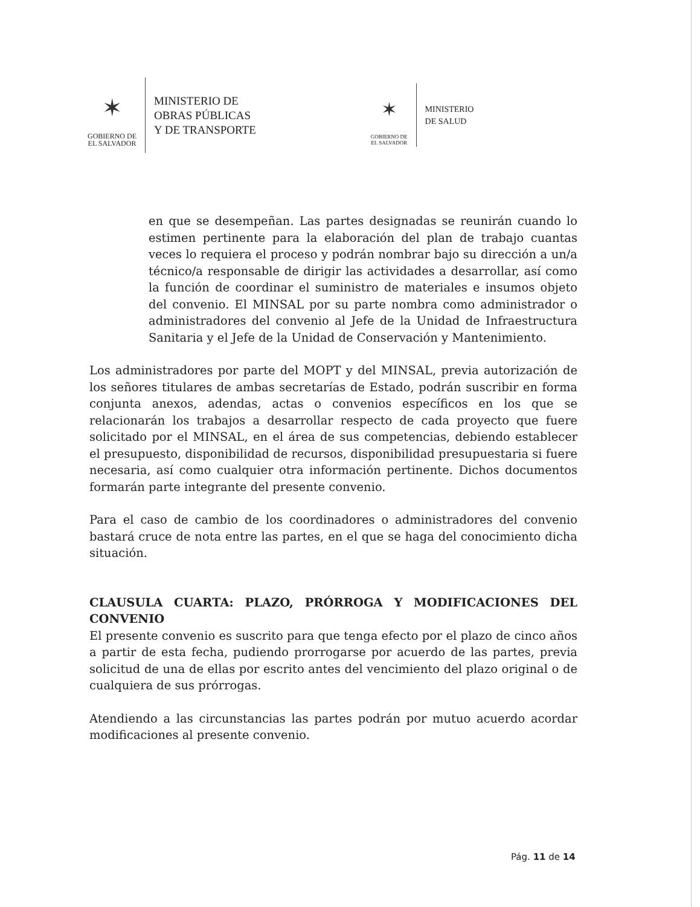✶
GOBIERNO DE
EL SALVADOR
MINISTERIO DE
OBRAS PÚBLICAS
Y DE TRANSPORTE
✶
GOBIERNO DE
EL SALVADOR
MINISTERIO
DE SALUD
en que se desempeñan. Las partes designadas se reunirán cuando lo estimen pertinente para la elaboración del plan de trabajo cuantas veces lo requiera el proceso y podrán nombrar bajo su dirección a un/a técnico/a responsable de dirigir las actividades a desarrollar, así como la función de coordinar el suministro de materiales e insumos objeto del convenio. El MINSAL por su parte nombra como administrador o administradores del convenio al Jefe de la Unidad de Infraestructura Sanitaria y el Jefe de la Unidad de Conservación y Mantenimiento.
Los administradores por parte del MOPT y del MINSAL, previa autorización de los señores titulares de ambas secretarías de Estado, podrán suscribir en forma conjunta anexos, adendas, actas o convenios específicos en los que se relacionarán los trabajos a desarrollar respecto de cada proyecto que fuere solicitado por el MINSAL, en el área de sus competencias, debiendo establecer el presupuesto, disponibilidad de recursos, disponibilidad presupuestaria si fuere necesaria, así como cualquier otra información pertinente. Dichos documentos formarán parte integrante del presente convenio.
Para el caso de cambio de los coordinadores o administradores del convenio bastará cruce de nota entre las partes, en el que se haga del conocimiento dicha situación.
CLAUSULA CUARTA: PLAZO, PRÓRROGA Y MODIFICACIONES DEL CONVENIO
El presente convenio es suscrito para que tenga efecto por el plazo de cinco años a partir de esta fecha, pudiendo prorrogarse por acuerdo de las partes, previa solicitud de una de ellas por escrito antes del vencimiento del plazo original o de cualquiera de sus prórrogas.
Atendiendo a las circunstancias las partes podrán por mutuo acuerdo acordar modificaciones al presente convenio.
Pág. 11 de 14